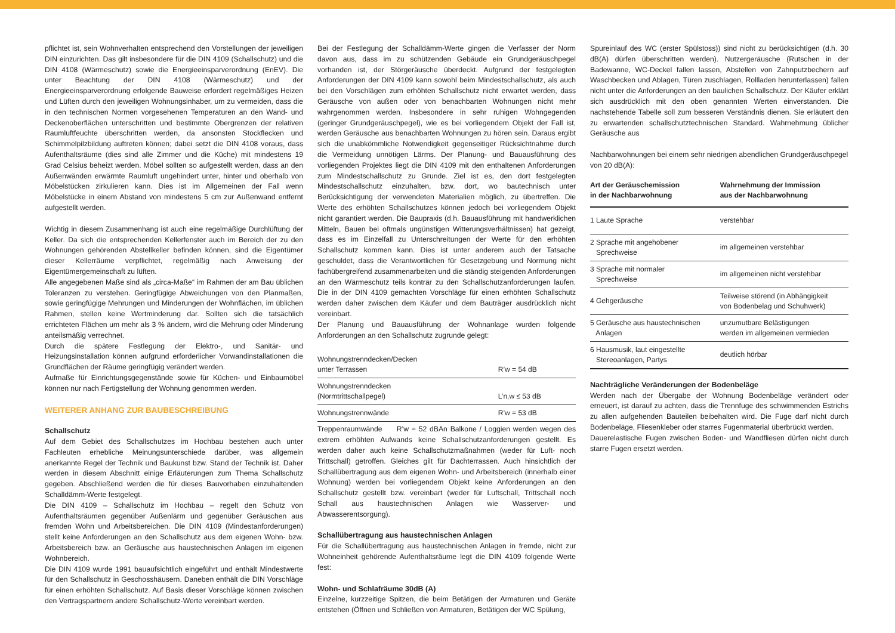pflichtet ist, sein Wohnverhalten entsprechend den Vorstellungen der jeweiligen DIN einzurichten. Das gilt insbesondere für die DIN 4109 (Schallschutz) und die DIN 4108 (Wärmeschutz) sowie die Energieeinsparverordnung (EnEV). Die unter Beachtung der DIN 4108 (Wärmeschutz) und der Energieeinsparverordnung erfolgende Bauweise erfordert regelmäßiges Heizen und Lüften durch den jeweiligen Wohnungsinhaber, um zu vermeiden, dass die in den technischen Normen vorgesehenen Temperaturen an den Wand- und Deckenoberflächen unterschritten und bestimmte Obergrenzen der relativen Raumluftfeuchte überschritten werden, da ansonsten Stockflecken und Schimmelpilzbildung auftreten können; dabei setzt die DIN 4108 voraus, dass Aufenthaltsräume (dies sind alle Zimmer und die Küche) mit mindestens 19 Grad Celsius beheizt werden. Möbel sollten so aufgestellt werden, dass an den Außenwänden erwärmte Raumluft ungehindert unter, hinter und oberhalb von Möbelstücken zirkulieren kann. Dies ist im Allgemeinen der Fall wenn Möbelstücke in einem Abstand von mindestens 5 cm zur Außenwand entfernt aufgestellt werden.
Wichtig in diesem Zusammenhang ist auch eine regelmäßige Durchlüftung der Keller. Da sich die entsprechenden Kellerfenster auch im Bereich der zu den Wohnungen gehörenden Abstellkeller befinden können, sind die Eigentümer dieser Kellerräume verpflichtet, regelmäßig nach Anweisung der Eigentümergemeinschaft zu lüften.
Alle angegebenen Maße sind als „circa-Maße“ im Rahmen der am Bau üblichen Toleranzen zu verstehen. Geringfügige Abweichungen von den Planmaßen, sowie geringfügige Mehrungen und Minderungen der Wohnflächen, im üblichen Rahmen, stellen keine Wertminderung dar. Sollten sich die tatsächlich errichteten Flächen um mehr als 3 % ändern, wird die Mehrung oder Minderung anteilsmäßig verrechnet.
Durch die spätere Festlegung der Elektro-, und Sanitär- und Heizungsinstallation können aufgrund erforderlicher Vorwandinstallationen die Grundflächen der Räume geringfügig verändert werden.
Aufmaße für Einrichtungsgegenstände sowie für Küchen- und Einbaumöbel können nur nach Fertigstellung der Wohnung genommen werden.
WEITERER ANHANG ZUR BAUBESCHREIBUNG
Schallschutz
Auf dem Gebiet des Schallschutzes im Hochbau bestehen auch unter Fachleuten erhebliche Meinungsunterschiede darüber, was allgemein anerkannte Regel der Technik und Baukunst bzw. Stand der Technik ist. Daher werden in diesem Abschnitt einige Erläuterungen zum Thema Schallschutz gegeben. Abschließend werden die für dieses Bauvorhaben einzuhaltenden Schalldämm-Werte festgelegt.
Die DIN 4109 – Schallschutz im Hochbau – regelt den Schutz von Aufenthaltsräumen gegenüber Außenlärm und gegenüber Geräuschen aus fremden Wohn und Arbeitsbereichen. Die DIN 4109 (Mindestanforderungen) stellt keine Anforderungen an den Schallschutz aus dem eigenen Wohn- bzw. Arbeitsbereich bzw. an Geräusche aus haustechnischen Anlagen im eigenen Wohnbereich.
Die DIN 4109 wurde 1991 bauaufsichtlich eingeführt und enthält Mindestwerte für den Schallschutz in Geschosshäusern. Daneben enthält die DIN Vorschläge für einen erhöhten Schallschutz. Auf Basis dieser Vorschläge können zwischen den Vertragspartnern andere Schallschutz-Werte vereinbart werden.
Bei der Festlegung der Schalldämm-Werte gingen die Verfasser der Norm davon aus, dass im zu schützenden Gebäude ein Grundgeräuschpegel vorhanden ist, der Störgeräusche überdeckt. Aufgrund der festgelegten Anforderungen der DIN 4109 kann sowohl beim Mindestschallschutz, als auch bei den Vorschlägen zum erhöhten Schallschutz nicht erwartet werden, dass Geräusche von außen oder von benachbarten Wohnungen nicht mehr wahrgenommen werden. Insbesondere in sehr ruhigen Wohngegenden (geringer Grundgeräuschpegel), wie es bei vorliegendem Objekt der Fall ist, werden Geräusche aus benachbarten Wohnungen zu hören sein. Daraus ergibt sich die unabkömmliche Notwendigkeit gegenseitiger Rücksichtnahme durch die Vermeidung unnötigen Lärms. Der Planung- und Bauausführung des vorliegenden Projektes liegt die DIN 4109 mit den enthaltenen Anforderungen zum Mindestschallschutz zu Grunde. Ziel ist es, den dort festgelegten Mindestschallschutz einzuhalten, bzw. dort, wo bautechnisch unter Berücksichtigung der verwendeten Materialien möglich, zu übertreffen. Die Werte des erhöhten Schallschutzes können jedoch bei vorliegendem Objekt nicht garantiert werden. Die Baupraxis (d.h. Bauausführung mit handwerklichen Mitteln, Bauen bei oftmals ungünstigen Witterungsverhältnissen) hat gezeigt, dass es im Einzelfall zu Unterschreitungen der Werte für den erhöhten Schallschutz kommen kann. Dies ist unter anderem auch der Tatsache geschuldet, dass die Verantwortlichen für Gesetzgebung und Normung nicht fachübergreifend zusammenarbeiten und die ständig steigenden Anforderungen an den Wärmeschutz teils konträr zu den Schallschutzanforderungen laufen. Die in der DIN 4109 gemachten Vorschläge für einen erhöhten Schallschutz werden daher zwischen dem Käufer und dem Bauträger ausdrücklich nicht vereinbart.
Der Planung und Bauausführung der Wohnanlage wurden folgende Anforderungen an den Schallschutz zugrunde gelegt:
| Wohnungstrenndecken/Decken unter Terrassen | R’w = 54 dB |
| Wohnungstrenndecken (Normtrittschallpegel) | L’n,w ≤ 53 dB |
| Wohnungstrennwände | R’w = 53 dB |
Treppenraumwände R’w = 52 dBAn Balkone / Loggien werden wegen des extrem erhöhten Aufwands keine Schallschutzanforderungen gestellt. Es werden daher auch keine Schallschutzmaßnahmen (weder für Luft- noch Trittschall) getroffen. Gleiches gilt für Dachterrassen. Auch hinsichtlich der Schallübertragung aus dem eigenen Wohn- und Arbeitsbereich (innerhalb einer Wohnung) werden bei vorliegendem Objekt keine Anforderungen an den Schallschutz gestellt bzw. vereinbart (weder für Luftschall, Trittschall noch Schall aus haustechnischen Anlagen wie Wasserver- und Abwasserentsorgung).
Schallübertragung aus haustechnischen Anlagen
Für die Schallübertragung aus haustechnischen Anlagen in fremde, nicht zur Wohneinheit gehörende Aufenthaltsräume legt die DIN 4109 folgende Werte fest:
Wohn- und Schlafräume 30dB (A)
Einzelne, kurzzeitige Spitzen, die beim Betätigen der Armaturen und Geräte entstehen (Öffnen und Schließen von Armaturen, Betätigen der WC Spülung,
Spureinlauf des WC (erster Spülstoss)) sind nicht zu berücksichtigen (d.h. 30 dB(A) dürfen überschritten werden). Nutzergeräusche (Rutschen in der Badewanne, WC-Deckel fallen lassen, Abstellen von Zahnputzbechern auf Waschbecken und Ablagen, Türen zuschlagen, Rollladen herunterlassen) fallen nicht unter die Anforderungen an den baulichen Schallschutz. Der Käufer erklärt sich ausdrücklich mit den oben genannten Werten einverstanden. Die nachstehende Tabelle soll zum besseren Verständnis dienen. Sie erläutert den zu erwartenden schallschutztechnischen Standard. Wahrnehmung üblicher Geräusche aus
Nachbarwohnungen bei einem sehr niedrigen abendlichen Grundgeräuschpegel von 20 dB(A):
| Art der Geräuschemission in der Nachbarwohnung | Wahrnehmung der Immission aus der Nachbarwohnung |
| --- | --- |
| 1 Laute Sprache | verstehbar |
| 2 Sprache mit angehobener Sprechweise | im allgemeinen verstehbar |
| 3 Sprache mit normaler Sprechweise | im allgemeinen nicht verstehbar |
| 4 Gehgeräusche | Teilweise störend (in Abhängigkeit von Bodenbelag und Schuhwerk) |
| 5 Geräusche aus haustechnischen Anlagen | unzumutbare Belästigungen werden im allgemeinen vermieden |
| 6 Hausmusik, laut eingestellte Stereoanlagen, Partys | deutlich hörbar |
Nachträgliche Veränderungen der Bodenbeläge
Werden nach der Übergabe der Wohnung Bodenbeläge verändert oder erneuert, ist darauf zu achten, dass die Trennfuge des schwimmenden Estrichs zu allen aufgehenden Bauteilen beibehalten wird. Die Fuge darf nicht durch Bodenbeläge, Fliesenkleber oder starres Fugenmaterial überbrückt werden.
Dauerelastische Fugen zwischen Boden- und Wandfliesen dürfen nicht durch starre Fugen ersetzt werden.